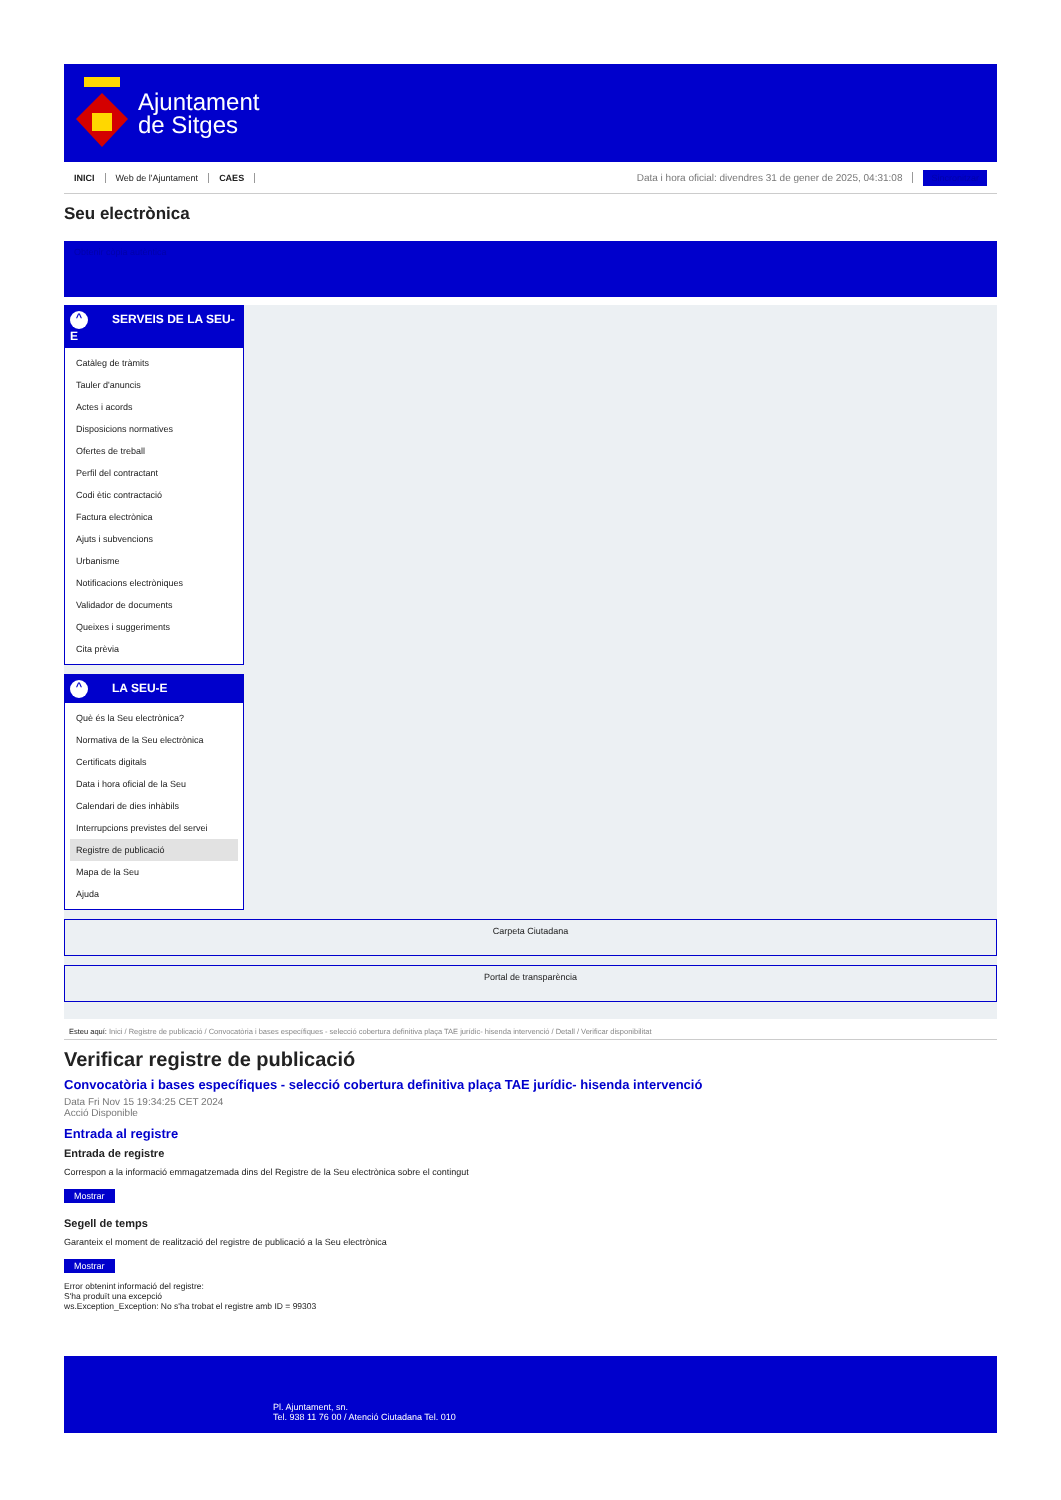Ajuntament
de Sitges
INICI Web de l'Ajuntament CAES Data i hora oficial: divendres 31 de gener de 2025, 04:31:08 Sincronitzar
Seu electrònica
Obtenir còpia autèntica
^ SERVEIS DE LA SEU-E
Catàleg de tràmits
Tauler d'anuncis
Actes i acords
Disposicions normatives
Ofertes de treball
Perfil del contractant
Codi ètic contractació
Factura electrònica
Ajuts i subvencions
Urbanisme
Notificacions electròniques
Validador de documents
Queixes i suggeriments
Cita prèvia
^ LA SEU-E
Què és la Seu electrònica?
Normativa de la Seu electrònica
Certificats digitals
Data i hora oficial de la Seu
Calendari de dies inhàbils
Interrupcions previstes del servei
Registre de publicació
Mapa de la Seu
Ajuda
Carpeta Ciutadana
Portal de transparència
Esteu aquí: Inici / Registre de publicació / Convocatòria i bases específiques - selecció cobertura definitiva plaça TAE jurídic- hisenda intervenció / Detall / Verificar disponibilitat
Verificar registre de publicació
Convocatòria i bases específiques - selecció cobertura definitiva plaça TAE jurídic- hisenda intervenció
Data Fri Nov 15 19:34:25 CET 2024
Acció Disponible
Entrada al registre
Entrada de registre
Correspon a la informació emmagatzemada dins del Registre de la Seu electrònica sobre el contingut
Mostrar
Segell de temps
Garanteix el moment de realització del registre de publicació a la Seu electrònica
Mostrar
Error obtenint informació del registre:
S'ha produït una excepció
ws.Exception_Exception: No s'ha trobat el registre amb ID = 99303
Pl. Ajuntament, sn.
Tel. 938 11 76 00 / Atenció Ciutadana Tel. 010